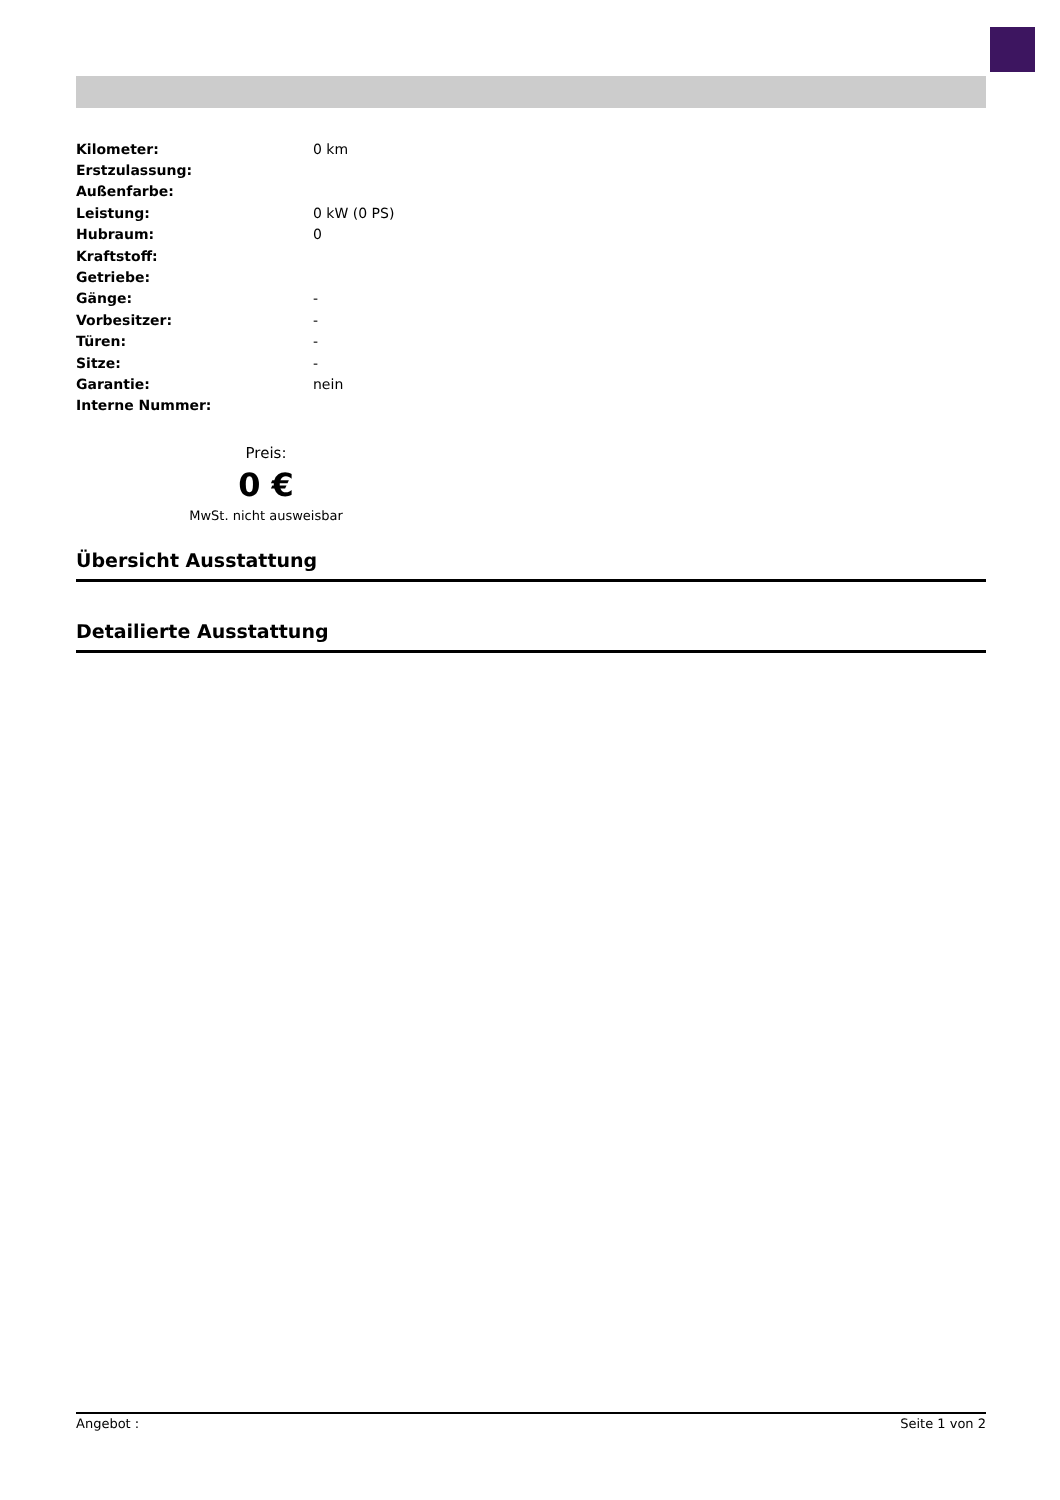| Kilometer: | 0 km |
| Erstzulassung: | |
| Außenfarbe: | |
| Leistung: | 0 kW (0 PS) |
| Hubraum: | 0 |
| Kraftstoff: | |
| Getriebe: | |
| Gänge: | - |
| Vorbesitzer: | - |
| Türen: | - |
| Sitze: | - |
| Garantie: | nein |
| Interne Nummer: | |
Preis:
0 €
MwSt. nicht ausweisbar
Übersicht Ausstattung
Detailierte Ausstattung
Angebot : Seite 1 von 2